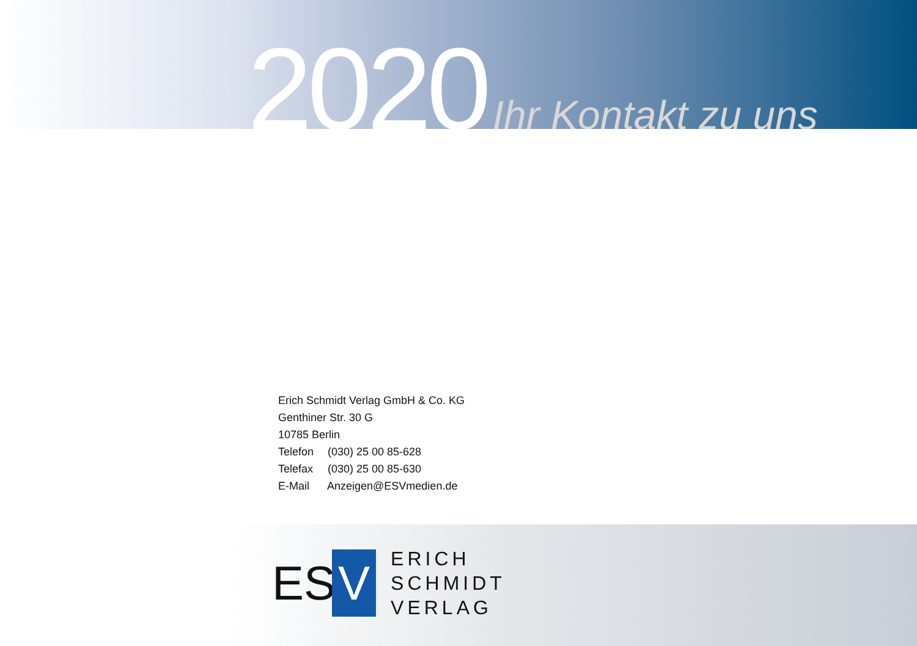2020 Ihr Kontakt zu uns
Erich Schmidt Verlag GmbH & Co. KG
Genthiner Str. 30 G
10785 Berlin
Telefon (030) 25 00 85-628
Telefax (030) 25 00 85-630
E-Mail Anzeigen@ESVmedien.de
ES V
ERICH
SCHMIDT
VERLAG